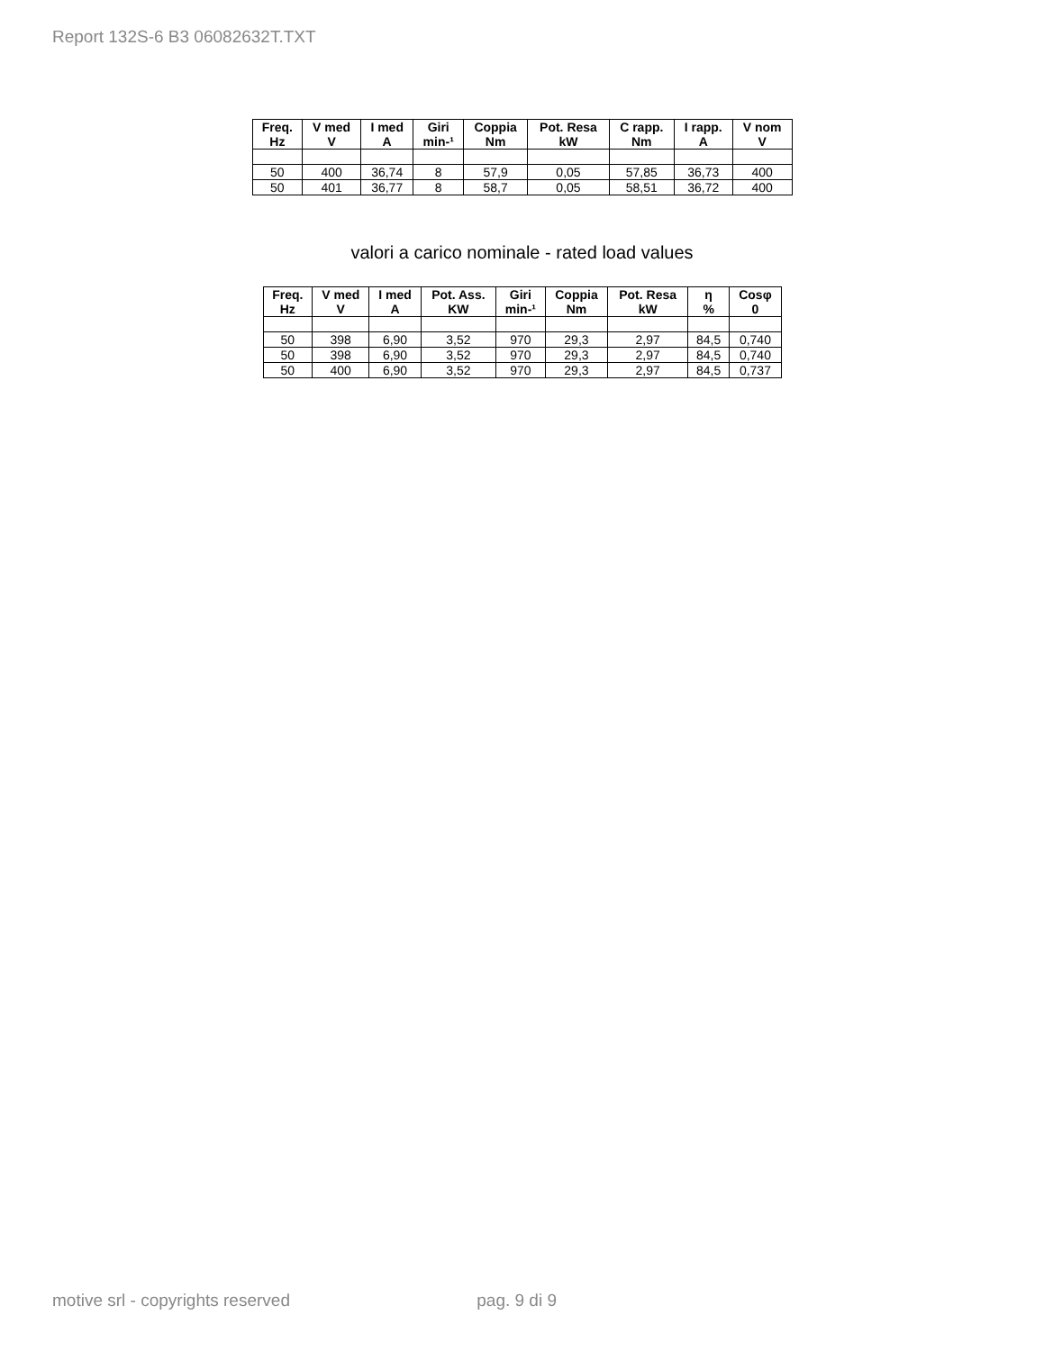Report 132S-6 B3 06082632T.TXT
| Freq. Hz | V med V | I med A | Giri min-¹ | Coppia Nm | Pot. Resa kW | C rapp. Nm | I rapp. A | V nom V |
| --- | --- | --- | --- | --- | --- | --- | --- | --- |
| 50 | 400 | 36,74 | 8 | 57,9 | 0,05 | 57,85 | 36,73 | 400 |
| 50 | 401 | 36,77 | 8 | 58,7 | 0,05 | 58,51 | 36,72 | 400 |
valori a carico nominale - rated load values
| Freq. Hz | V med V | I med A | Pot. Ass. KW | Giri min-¹ | Coppia Nm | Pot. Resa kW | η % | Cosφ 0 |
| --- | --- | --- | --- | --- | --- | --- | --- | --- |
| 50 | 398 | 6,90 | 3,52 | 970 | 29,3 | 2,97 | 84,5 | 0,740 |
| 50 | 398 | 6,90 | 3,52 | 970 | 29,3 | 2,97 | 84,5 | 0,740 |
| 50 | 400 | 6,90 | 3,52 | 970 | 29,3 | 2,97 | 84,5 | 0,737 |
motive srl - copyrights reserved pag. 9 di 9